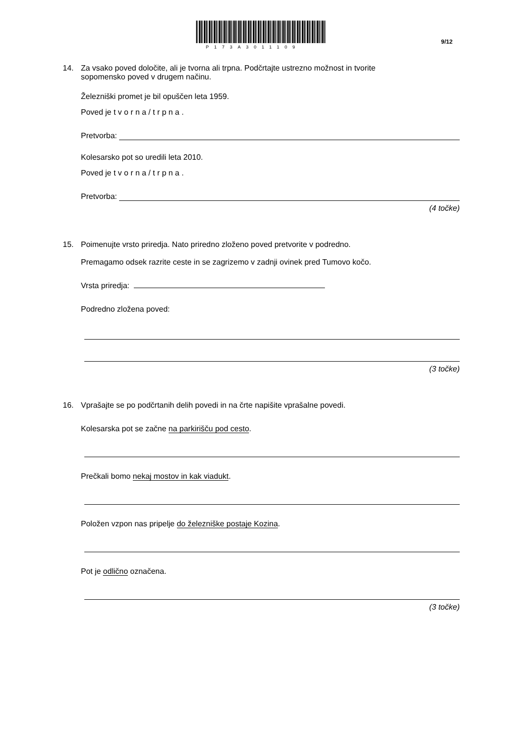P173A3011109
9/12
14. Za vsako poved določite, ali je tvorna ali trpna. Podčrtajte ustrezno možnost in tvorite
sopomensko poved v drugem načinu.
Železniški promet je bil opuščen leta 1959.
Poved je t v o r n a / t r p n a .
Pretvorba:
Kolesarsko pot so uredili leta 2010.
Poved je t v o r n a / t r p n a .
Pretvorba:
(4 točke)
15. Poimenujte vrsto priredja. Nato priredno zloženo poved pretvorite v podredno.
Premagamo odsek razrite ceste in se zagrizemo v zadnji ovinek pred Tumovo kočo.
Vrsta priredja:
Podredno zložena poved:
(3 točke)
16. Vprašajte se po podčrtanih delih povedi in na črte napišite vprašalne povedi.
Kolesarska pot se začne na parkirišču pod cesto.
Prečkali bomo nekaj mostov in kak viadukt.
Položen vzpon nas pripelje do železniške postaje Kozina.
Pot je odlično označena.
(3 točke)